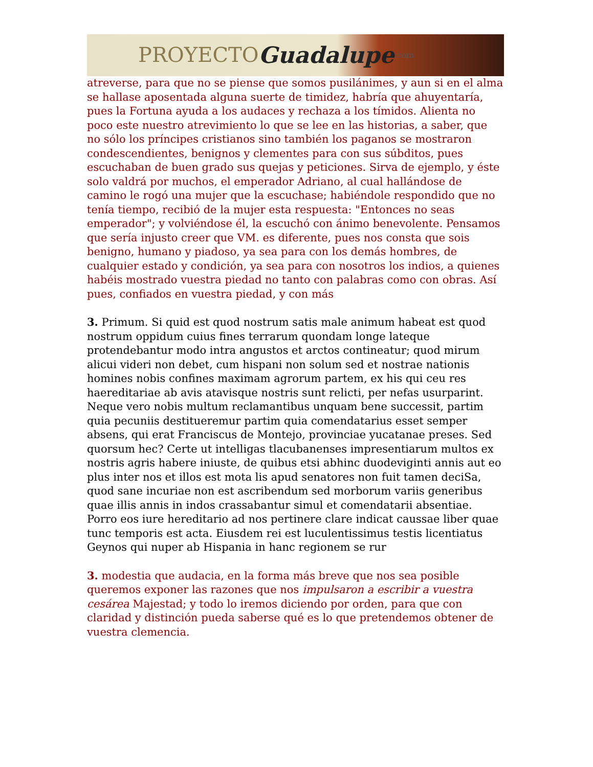PROYECTO Guadalupe.com
atreverse, para que no se piense que somos pusilánimes, y aun si en el alma se hallase aposentada alguna suerte de timidez, habría que ahuyentaría, pues la Fortuna ayuda a los audaces y rechaza a los tímidos. Alienta no poco este nuestro atrevimiento lo que se lee en las historias, a saber, que no sólo los príncipes cristianos sino también los paganos se mostraron condescendientes, benignos y clementes para con sus súbditos, pues escuchaban de buen grado sus quejas y peticiones. Sirva de ejemplo, y éste solo valdrá por muchos, el emperador Adriano, al cual hallándose de camino le rogó una mujer que la escuchase; habiéndole respondido que no tenía tiempo, recibió de la mujer esta respuesta: "Entonces no seas emperador"; y volviéndose él, la escuchó con ánimo benevolente. Pensamos que sería injusto creer que VM. es diferente, pues nos consta que sois benigno, humano y piadoso, ya sea para con los demás hombres, de cualquier estado y condición, ya sea para con nosotros los indios, a quienes habéis mostrado vuestra piedad no tanto con palabras como con obras. Así pues, confiados en vuestra piedad, y con más
3. Primum. Si quid est quod nostrum satis male animum habeat est quod nostrum oppidum cuius fines terrarum quondam longe lateque protendebantur modo intra angustos et arctos contineatur; quod mirum alicui videri non debet, cum hispani non solum sed et nostrae nationis homines nobis confines maximam agrorum partem, ex his qui ceu res haereditariae ab avis atavisque nostris sunt relicti, per nefas usurparint. Neque vero nobis multum reclamantibus unquam bene successit, partim quia pecuniis destitueremur partim quia comendatarius esset semper absens, qui erat Franciscus de Montejo, provinciae yucatanae preses. Sed quorsum hec? Certe ut intelligas tlacubanenses impresentiarum multos ex nostris agris habere iniuste, de quibus etsi abhinc duodeviginti annis aut eo plus inter nos et illos est mota lis apud senatores non fuit tamen deciSa, quod sane incuriae non est ascribendum sed morborum variis generibus quae illis annis in indos crassabantur simul et comendatarii absentiae. Porro eos iure hereditario ad nos pertinere clare indicat caussae liber quae tunc temporis est acta. Eiusdem rei est luculentissimus testis licentiatus Geynos qui nuper ab Hispania in hanc regionem se rur
3. modestia que audacia, en la forma más breve que nos sea posible queremos exponer las razones que nos impulsaron a escribir a vuestra cesárea Majestad; y todo lo iremos diciendo por orden, para que con claridad y distinción pueda saberse qué es lo que pretendemos obtener de vuestra clemencia.